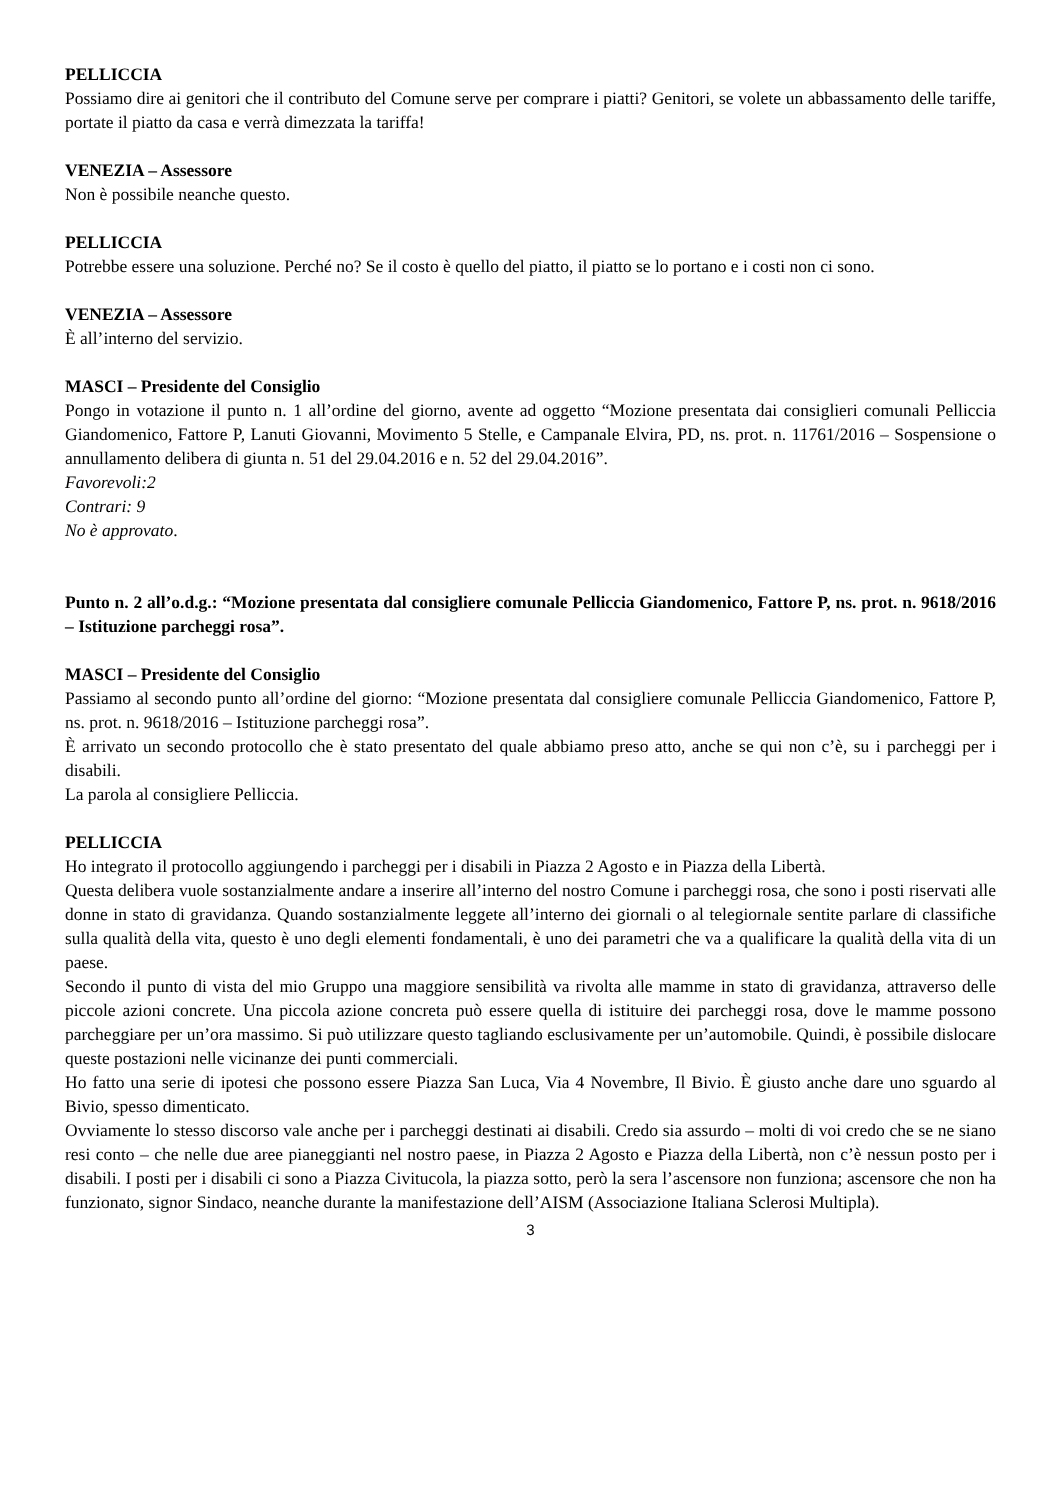PELLICCIA
Possiamo dire ai genitori che il contributo del Comune serve per comprare i piatti? Genitori, se volete un abbassamento delle tariffe, portate il piatto da casa e verrà dimezzata la tariffa!
VENEZIA – Assessore
Non è possibile neanche questo.
PELLICCIA
Potrebbe essere una soluzione. Perché no? Se il costo è quello del piatto, il piatto se lo portano e i costi non ci sono.
VENEZIA – Assessore
È all’interno del servizio.
MASCI – Presidente del Consiglio
Pongo in votazione il punto n. 1 all’ordine del giorno, avente ad oggetto “Mozione presentata dai consiglieri comunali Pelliccia Giandomenico, Fattore P, Lanuti Giovanni, Movimento 5 Stelle, e Campanale Elvira, PD, ns. prot. n. 11761/2016 – Sospensione o annullamento delibera di giunta n. 51 del 29.04.2016 e n. 52 del 29.04.2016”.
Favorevoli:2
Contrari: 9
No è approvato.
Punto n. 2 all’o.d.g.: “Mozione presentata dal consigliere comunale Pelliccia Giandomenico, Fattore P, ns. prot. n. 9618/2016 – Istituzione parcheggi rosa”.
MASCI – Presidente del Consiglio
Passiamo al secondo punto all’ordine del giorno: “Mozione presentata dal consigliere comunale Pelliccia Giandomenico, Fattore P, ns. prot. n. 9618/2016 – Istituzione parcheggi rosa”.
È arrivato un secondo protocollo che è stato presentato del quale abbiamo preso atto, anche se qui non c’è, su i parcheggi per i disabili.
La parola al consigliere Pelliccia.
PELLICCIA
Ho integrato il protocollo aggiungendo i parcheggi per i disabili in Piazza 2 Agosto e in Piazza della Libertà.
Questa delibera vuole sostanzialmente andare a inserire all’interno del nostro Comune i parcheggi rosa, che sono i posti riservati alle donne in stato di gravidanza. Quando sostanzialmente leggete all’interno dei giornali o al telegiornale sentite parlare di classifiche sulla qualità della vita, questo è uno degli elementi fondamentali, è uno dei parametri che va a qualificare la qualità della vita di un paese.
Secondo il punto di vista del mio Gruppo una maggiore sensibilità va rivolta alle mamme in stato di gravidanza, attraverso delle piccole azioni concrete. Una piccola azione concreta può essere quella di istituire dei parcheggi rosa, dove le mamme possono parcheggiare per un’ora massimo. Si può utilizzare questo tagliando esclusivamente per un’automobile. Quindi, è possibile dislocare queste postazioni nelle vicinanze dei punti commerciali.
Ho fatto una serie di ipotesi che possono essere Piazza San Luca, Via 4 Novembre, Il Bivio. È giusto anche dare uno sguardo al Bivio, spesso dimenticato.
Ovviamente lo stesso discorso vale anche per i parcheggi destinati ai disabili. Credo sia assurdo – molti di voi credo che se ne siano resi conto – che nelle due aree pianeggianti nel nostro paese, in Piazza 2 Agosto e Piazza della Libertà, non c’è nessun posto per i disabili. I posti per i disabili ci sono a Piazza Civitucola, la piazza sotto, però la sera l’ascensore non funziona; ascensore che non ha funzionato, signor Sindaco, neanche durante la manifestazione dell’AISM (Associazione Italiana Sclerosi Multipla).
3